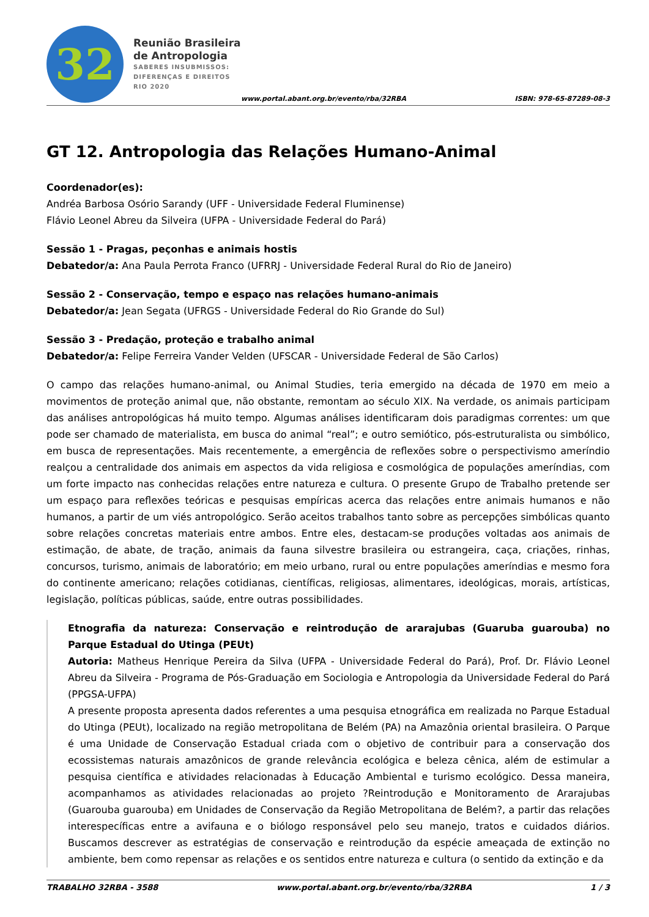32
Reunião Brasileira
de Antropologia
SABERES INSUBMISSOS:
DIFERENÇAS E DIREITOS
RIO 2020
www.portal.abant.org.br/evento/rba/32RBA ISBN: 978-65-87289-08-3
GT 12. Antropologia das Relações Humano-Animal
Coordenador(es):
Andréa Barbosa Osório Sarandy (UFF - Universidade Federal Fluminense)
Flávio Leonel Abreu da Silveira (UFPA - Universidade Federal do Pará)
Sessão 1 - Pragas, peçonhas e animais hostis
Debatedor/a: Ana Paula Perrota Franco (UFRRJ - Universidade Federal Rural do Rio de Janeiro)
Sessão 2 - Conservação, tempo e espaço nas relações humano-animais
Debatedor/a: Jean Segata (UFRGS - Universidade Federal do Rio Grande do Sul)
Sessão 3 - Predação, proteção e trabalho animal
Debatedor/a: Felipe Ferreira Vander Velden (UFSCAR - Universidade Federal de São Carlos)
O campo das relações humano-animal, ou Animal Studies, teria emergido na década de 1970 em meio a movimentos de proteção animal que, não obstante, remontam ao século XIX. Na verdade, os animais participam das análises antropológicas há muito tempo. Algumas análises identificaram dois paradigmas correntes: um que pode ser chamado de materialista, em busca do animal “real”; e outro semiótico, pós-estruturalista ou simbólico, em busca de representações. Mais recentemente, a emergência de reflexões sobre o perspectivismo ameríndio realçou a centralidade dos animais em aspectos da vida religiosa e cosmológica de populações ameríndias, com um forte impacto nas conhecidas relações entre natureza e cultura. O presente Grupo de Trabalho pretende ser um espaço para reflexões teóricas e pesquisas empíricas acerca das relações entre animais humanos e não humanos, a partir de um viés antropológico. Serão aceitos trabalhos tanto sobre as percepções simbólicas quanto sobre relações concretas materiais entre ambos. Entre eles, destacam-se produções voltadas aos animais de estimação, de abate, de tração, animais da fauna silvestre brasileira ou estrangeira, caça, criações, rinhas, concursos, turismo, animais de laboratório; em meio urbano, rural ou entre populações ameríndias e mesmo fora do continente americano; relações cotidianas, científicas, religiosas, alimentares, ideológicas, morais, artísticas, legislação, políticas públicas, saúde, entre outras possibilidades.
Etnografia da natureza: Conservação e reintrodução de ararajubas (Guaruba guarouba) no Parque Estadual do Utinga (PEUt)
Autoria: Matheus Henrique Pereira da Silva (UFPA - Universidade Federal do Pará), Prof. Dr. Flávio Leonel Abreu da Silveira - Programa de Pós-Graduação em Sociologia e Antropologia da Universidade Federal do Pará (PPGSA-UFPA)
A presente proposta apresenta dados referentes a uma pesquisa etnográfica em realizada no Parque Estadual do Utinga (PEUt), localizado na região metropolitana de Belém (PA) na Amazônia oriental brasileira. O Parque é uma Unidade de Conservação Estadual criada com o objetivo de contribuir para a conservação dos ecossistemas naturais amazônicos de grande relevância ecológica e beleza cênica, além de estimular a pesquisa científica e atividades relacionadas à Educação Ambiental e turismo ecológico. Dessa maneira, acompanhamos as atividades relacionadas ao projeto ?Reintrodução e Monitoramento de Ararajubas (Guarouba guarouba) em Unidades de Conservação da Região Metropolitana de Belém?, a partir das relações interespecíficas entre a avifauna e o biólogo responsável pelo seu manejo, tratos e cuidados diários. Buscamos descrever as estratégias de conservação e reintrodução da espécie ameaçada de extinção no ambiente, bem como repensar as relações e os sentidos entre natureza e cultura (o sentido da extinção e da
TRABALHO 32RBA - 3588 www.portal.abant.org.br/evento/rba/32RBA 1 / 3